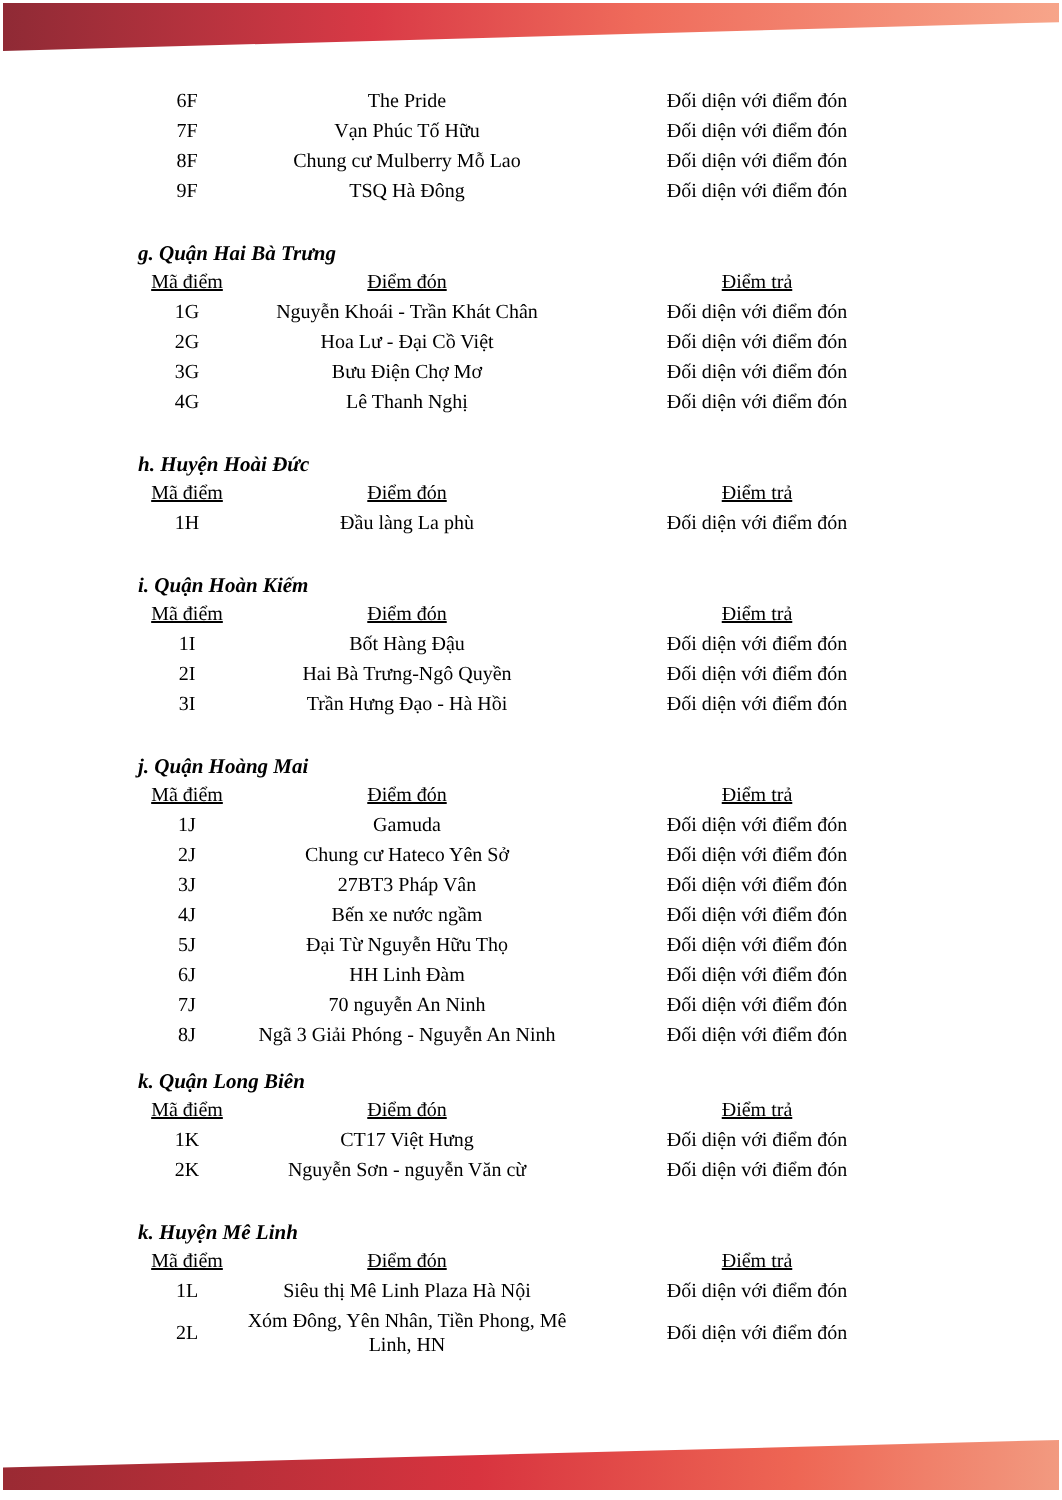| 6F | The Pride | Đối diện với điểm đón |
| 7F | Vạn Phúc Tố Hữu | Đối diện với điểm đón |
| 8F | Chung cư Mulberry Mỗ Lao | Đối diện với điểm đón |
| 9F | TSQ Hà Đông | Đối diện với điểm đón |
g. Quận Hai Bà Trưng
| Mã điểm | Điểm đón | Điểm trả |
| --- | --- | --- |
| 1G | Nguyễn Khoái - Trần Khát Chân | Đối diện với điểm đón |
| 2G | Hoa Lư - Đại Cồ Việt | Đối diện với điểm đón |
| 3G | Bưu Điện Chợ Mơ | Đối diện với điểm đón |
| 4G | Lê Thanh Nghị | Đối diện với điểm đón |
h. Huyện Hoài Đức
| Mã điểm | Điểm đón | Điểm trả |
| --- | --- | --- |
| 1H | Đầu làng La phù | Đối diện với điểm đón |
i. Quận Hoàn Kiếm
| Mã điểm | Điểm đón | Điểm trả |
| --- | --- | --- |
| 1I | Bốt Hàng Đậu | Đối diện với điểm đón |
| 2I | Hai Bà Trưng-Ngô Quyền | Đối diện với điểm đón |
| 3I | Trần Hưng Đạo - Hà Hồi | Đối diện với điểm đón |
j. Quận Hoàng Mai
| Mã điểm | Điểm đón | Điểm trả |
| --- | --- | --- |
| 1J | Gamuda | Đối diện với điểm đón |
| 2J | Chung cư Hateco Yên Sở | Đối diện với điểm đón |
| 3J | 27BT3 Pháp Vân | Đối diện với điểm đón |
| 4J | Bến xe nước ngầm | Đối diện với điểm đón |
| 5J | Đại Từ Nguyễn Hữu Thọ | Đối diện với điểm đón |
| 6J | HH Linh Đàm | Đối diện với điểm đón |
| 7J | 70 nguyễn An Ninh | Đối diện với điểm đón |
| 8J | Ngã 3 Giải Phóng - Nguyễn An Ninh | Đối diện với điểm đón |
k. Quận Long Biên
| Mã điểm | Điểm đón | Điểm trả |
| --- | --- | --- |
| 1K | CT17 Việt Hưng | Đối diện với điểm đón |
| 2K | Nguyễn Sơn - nguyễn Văn cừ | Đối diện với điểm đón |
k. Huyện Mê Linh
| Mã điểm | Điểm đón | Điểm trả |
| --- | --- | --- |
| 1L | Siêu thị Mê Linh Plaza Hà Nội | Đối diện với điểm đón |
| 2L | Xóm Đông, Yên Nhân, Tiền Phong, Mê Linh, HN | Đối diện với điểm đón |